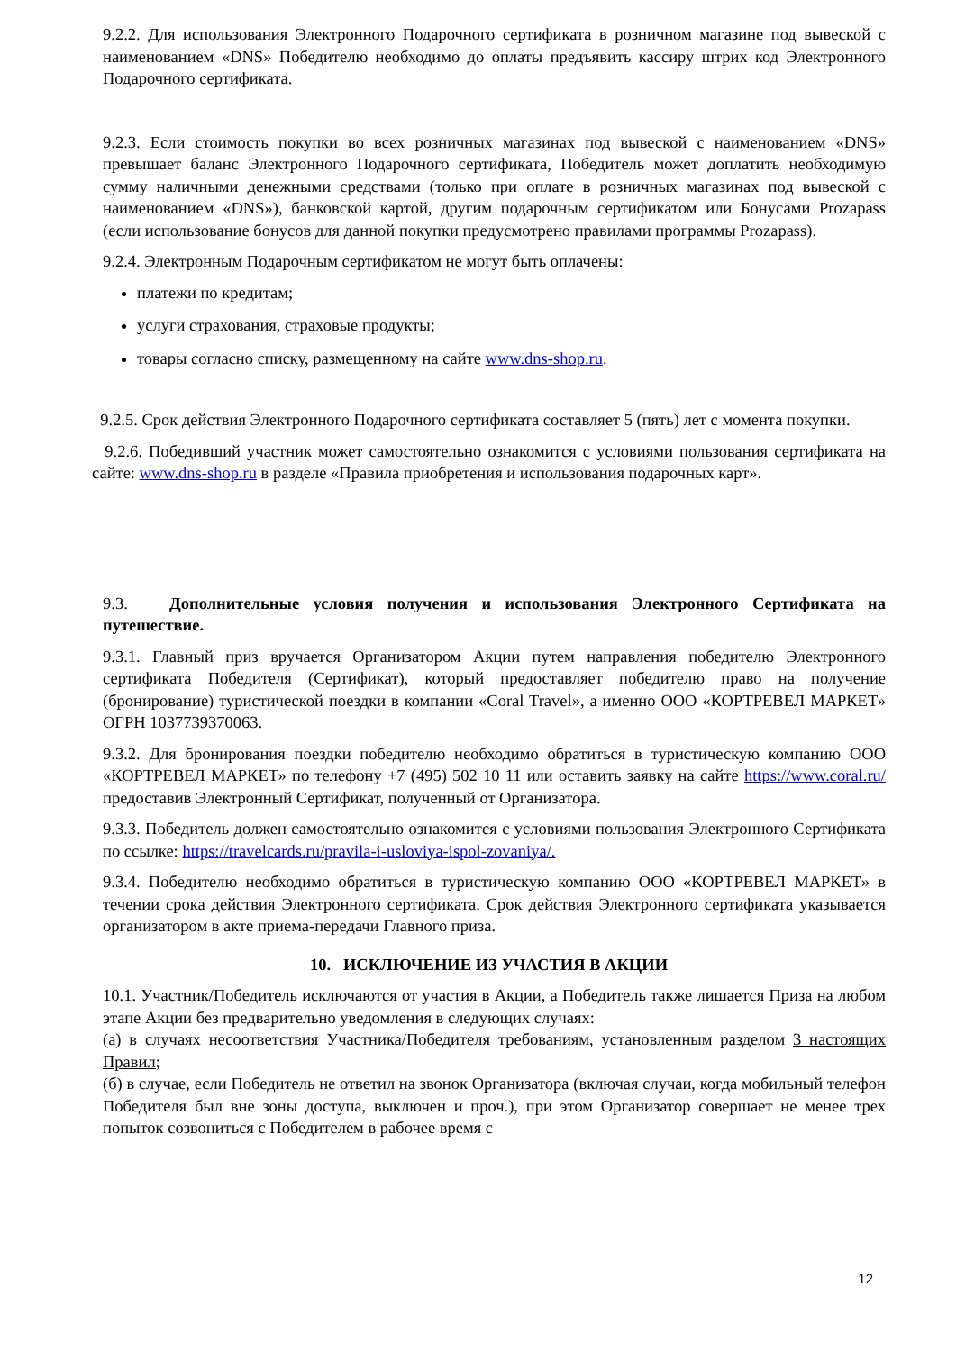9.2.2. Для использования Электронного Подарочного сертификата в розничном магазине под вывеской с наименованием «DNS» Победителю необходимо до оплаты предъявить кассиру штрих код Электронного Подарочного сертификата.
9.2.3. Если стоимость покупки во всех розничных магазинах под вывеской с наименованием «DNS» превышает баланс Электронного Подарочного сертификата, Победитель может доплатить необходимую сумму наличными денежными средствами (только при оплате в розничных магазинах под вывеской с наименованием «DNS»), банковской картой, другим подарочным сертификатом или Бонусами Prozapass (если использование бонусов для данной покупки предусмотрено правилами программы Prozapass).
9.2.4. Электронным Подарочным сертификатом не могут быть оплачены:
платежи по кредитам;
услуги страхования, страховые продукты;
товары согласно списку, размещенному на сайте www.dns-shop.ru.
9.2.5. Срок действия Электронного Подарочного сертификата составляет 5 (пять) лет с момента покупки.
9.2.6. Победивший участник может самостоятельно ознакомится с условиями пользования сертификата на сайте: www.dns-shop.ru в разделе «Правила приобретения и использования подарочных карт».
9.3. Дополнительные условия получения и использования Электронного Сертификата на путешествие.
9.3.1. Главный приз вручается Организатором Акции путем направления победителю Электронного сертификата Победителя (Сертификат), который предоставляет победителю право на получение (бронирование) туристической поездки в компании «Coral Travel», а именно ООО «КОРТРЕВЕЛ МАРКЕТ» ОГРН 1037739370063.
9.3.2. Для бронирования поездки победителю необходимо обратиться в туристическую компанию ООО «КОРТРЕВЕЛ МАРКЕТ» по телефону +7 (495) 502 10 11 или оставить заявку на сайте https://www.coral.ru/ предоставив Электронный Сертификат, полученный от Организатора.
9.3.3. Победитель должен самостоятельно ознакомится с условиями пользования Электронного Сертификата по ссылке: https://travelcards.ru/pravila-i-usloviya-ispol-zovaniya/.
9.3.4. Победителю необходимо обратиться в туристическую компанию ООО «КОРТРЕВЕЛ МАРКЕТ» в течении срока действия Электронного сертификата. Срок действия Электронного сертификата указывается организатором в акте приема-передачи Главного приза.
10. ИСКЛЮЧЕНИЕ ИЗ УЧАСТИЯ В АКЦИИ
10.1. Участник/Победитель исключаются от участия в Акции, а Победитель также лишается Приза на любом этапе Акции без предварительно уведомления в следующих случаях:
(а) в случаях несоответствия Участника/Победителя требованиям, установленным разделом 3 настоящих Правил;
(б) в случае, если Победитель не ответил на звонок Организатора (включая случаи, когда мобильный телефон Победителя был вне зоны доступа, выключен и проч.), при этом Организатор совершает не менее трех попыток созвониться с Победителем в рабочее время с
12